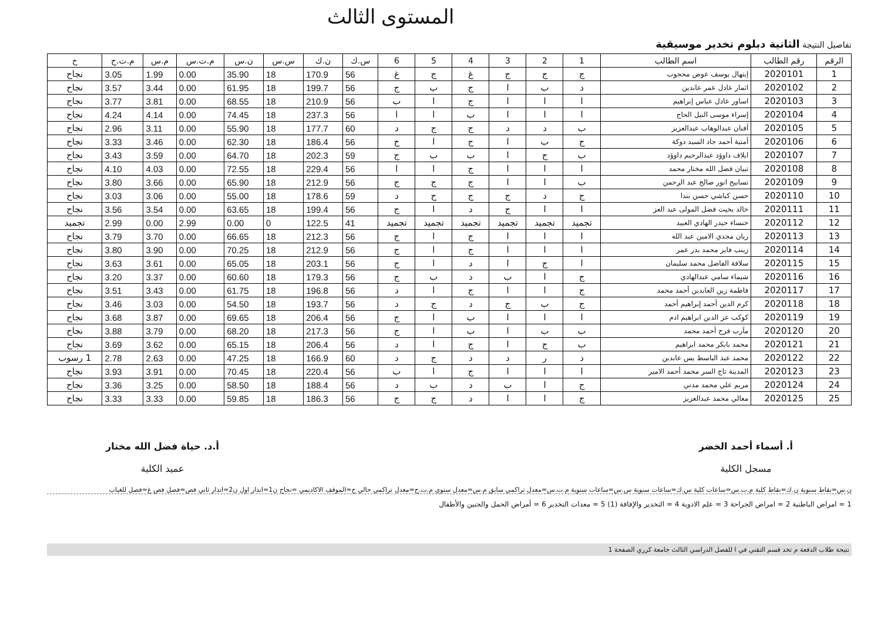المستوى الثالث
تفاصيل النتيجة الثانية دبلوم تخدير موسيقية
| الرقم | رقم الطالب | اسم الطالب | 1 | 2 | 3 | 4 | 5 | 6 | س.ك | ن.ك | س.س | ن.س | م.ت.س | م.س | م.ت.ح | ح |
| --- | --- | --- | --- | --- | --- | --- | --- | --- | --- | --- | --- | --- | --- | --- | --- | --- |
| 1 | 2020101 | إبتهال يوسف عوض محجوب | ج | ج | ج | غ | ج | غ | 56 | 170.9 | 18 | 35.90 | 0.00 | 1.99 | 3.05 | نجاح |
| 2 | 2020102 | اثمار عادل عمر عابدين | د | ب | ا | ج | ب | ج | 56 | 199.7 | 18 | 61.95 | 0.00 | 3.44 | 3.57 | نجاح |
| 3 | 2020103 | اساور عادل عباس إبراهيم | ا | ا | ا | ج | ا | ب | 56 | 210.9 | 18 | 68.55 | 0.00 | 3.81 | 3.77 | نجاح |
| 4 | 2020104 | إسراء موسى النيل الحاج | ا | ا | ا | ب | ا | ا | 56 | 237.3 | 18 | 74.45 | 0.00 | 4.14 | 4.24 | نجاح |
| 5 | 2020105 | أفنان عبدالوهاب عبدالعزيز | ب | د | د | ج | ج | د | 60 | 177.7 | 18 | 55.90 | 0.00 | 3.11 | 2.96 | نجاح |
| 6 | 2020106 | أمنية أحمد جاد السيد دوكة | ج | ب | ا | ج | ا | ج | 56 | 186.4 | 18 | 62.30 | 0.00 | 3.46 | 3.33 | نجاح |
| 7 | 2020107 | ايلاف داوؤد عبدالرحيم داوؤد | ب | ج | ا | ب | ب | ج | 59 | 202.3 | 18 | 64.70 | 0.00 | 3.59 | 3.43 | نجاح |
| 8 | 2020108 | تبيان فضل الله مختار محمد | ا | ا | ا | ج | ا | ا | 56 | 229.4 | 18 | 72.55 | 0.00 | 4.03 | 4.10 | نجاح |
| 9 | 2020109 | تسابيح انور صالح عبد الرحمن | ب | ا | ا | ج | ج | ج | 56 | 212.9 | 18 | 65.90 | 0.00 | 3.66 | 3.80 | نجاح |
| 10 | 2020110 | حسن كباشي حسن بندا | ج | د | ج | ج | ج | د | 59 | 178.6 | 18 | 55.00 | 0.00 | 3.06 | 3.03 | نجاح |
| 11 | 2020111 | خالد بخيت فضل المولى عبد العز | ا | ا | ج | د | ا | ج | 56 | 199.4 | 18 | 63.65 | 0.00 | 3.54 | 3.56 | نجاح |
| 12 | 2020112 | خنساء حيدر الهادي العبيد | تجميد | تجميد | تجميد | تجميد | تجميد | تجميد | 41 | 122.5 | 0 | 0.00 | 2.99 | 0.00 | 2.99 | تجميد |
| 13 | 2020113 | ريان مجدي الامين عبد الله | ا | ا | ا | ج | ا | ج | 56 | 212.3 | 18 | 66.65 | 0.00 | 3.70 | 3.79 | نجاح |
| 14 | 2020114 | زينب فايز محمد بدر عمر | ا | ا | ا | ج | ا | ج | 56 | 212.9 | 18 | 70.25 | 0.00 | 3.90 | 3.80 | نجاح |
| 15 | 2020115 | سلافة الفاضل محمد سليمان | ا | ج | ا | د | ا | ج | 56 | 203.1 | 18 | 65.05 | 0.00 | 3.61 | 3.63 | نجاح |
| 16 | 2020116 | شيماء سامي عبدالهادي | ج | ا | ب | د | ب | ج | 56 | 179.3 | 18 | 60.60 | 0.00 | 3.37 | 3.20 | نجاح |
| 17 | 2020117 | فاطمة زين العابدين أحمد محمد | ج | ا | ا | ج | ا | د | 56 | 196.8 | 18 | 61.75 | 0.00 | 3.43 | 3.51 | نجاح |
| 18 | 2020118 | كرم الدين أحمد إبراهيم أحمد | ج | ب | ج | د | ج | د | 56 | 193.7 | 18 | 54.50 | 0.00 | 3.03 | 3.46 | نجاح |
| 19 | 2020119 | كوكب عز الدين ابراهيم ادم | ا | ا | ا | ب | ا | ج | 56 | 206.4 | 18 | 69.65 | 0.00 | 3.87 | 3.68 | نجاح |
| 20 | 2020120 | مآرب فرح أحمد محمد | ب | ب | ا | ب | ا | ج | 56 | 217.3 | 18 | 68.20 | 0.00 | 3.79 | 3.88 | نجاح |
| 21 | 2020121 | محمد بابكر محمد ابراهيم | ب | ج | ا | ج | ا | د | 56 | 206.4 | 18 | 65.15 | 0.00 | 3.62 | 3.69 | نجاح |
| 22 | 2020122 | محمد عبد الباسط يس عابدين | د | ر | د | د | ج | د | 60 | 166.9 | 18 | 47.25 | 0.00 | 2.63 | 2.78 | 1 رسوب |
| 23 | 2020123 | المدينة تاج السر محمد أحمد الامير | ا | ا | ا | ج | ا | ب | 56 | 220.4 | 18 | 70.45 | 0.00 | 3.91 | 3.93 | نجاح |
| 24 | 2020124 | مريم علي محمد مدني | ج | ا | ب | د | ب | د | 56 | 188.4 | 18 | 58.50 | 0.00 | 3.25 | 3.36 | نجاح |
| 25 | 2020125 | معالي محمد عبدالعزيز | ج | ا | ا | د | ج | ج | 56 | 186.3 | 18 | 59.85 | 0.00 | 3.33 | 3.33 | نجاح |
أ. أسماء أحمد الخضر
مسجل الكلية
أ.د. حياة فضل الله مختار
عميد الكلية
ن.س=نقاط سنوية ن.ك=نقاط كلية م.ت.س=ساعات كلية س.ك=ساعات سنوية س.س=ساعات سنوية م.ت.س=معدل تراكمي سابق م.س=معدل سنوي م.ت.ح=معدل تراكمي حالي ح=الموقف الاكاديمي =نجاح ن1=انذار اول ن2=انذار ثاني فص=فصل فص غ=فصل للغياب
1 = امراض الباطنية 2 = امراض الجراحة 3 = علم الادوية 4 = التخدير والإفاقة (1) 5 = معدات التخدير 6 = أمراض الحمل والجنين والأطفال
نتيجة طلاب الدفعة م تخد قسم التقني في ا للفصل الدراسي الثالث جامعة كرري الصفحة 1